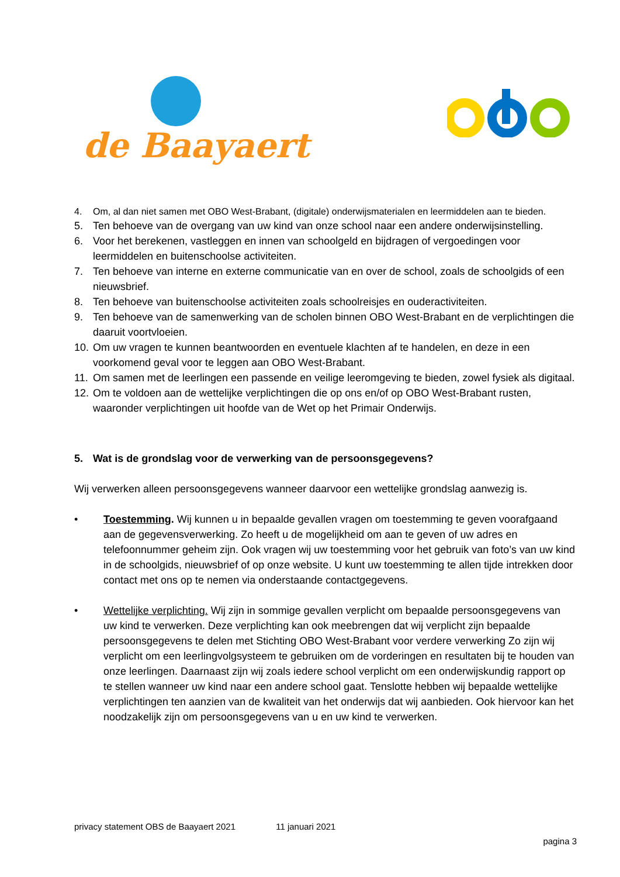de Baayaert
4. Om, al dan niet samen met OBO West-Brabant, (digitale) onderwijsmaterialen en leermiddelen aan te bieden.
5. Ten behoeve van de overgang van uw kind van onze school naar een andere onderwijsinstelling.
6. Voor het berekenen, vastleggen en innen van schoolgeld en bijdragen of vergoedingen voor leermiddelen en buitenschoolse activiteiten.
7. Ten behoeve van interne en externe communicatie van en over de school, zoals de schoolgids of een nieuwsbrief.
8. Ten behoeve van buitenschoolse activiteiten zoals schoolreisjes en ouderactiviteiten.
9. Ten behoeve van de samenwerking van de scholen binnen OBO West-Brabant en de verplichtingen die daaruit voortvloeien.
10. Om uw vragen te kunnen beantwoorden en eventuele klachten af te handelen, en deze in een voorkomend geval voor te leggen aan OBO West-Brabant.
11. Om samen met de leerlingen een passende en veilige leeromgeving te bieden, zowel fysiek als digitaal.
12. Om te voldoen aan de wettelijke verplichtingen die op ons en/of op OBO West-Brabant rusten, waaronder verplichtingen uit hoofde van de Wet op het Primair Onderwijs.
5. Wat is de grondslag voor de verwerking van de persoonsgegevens?
Wij verwerken alleen persoonsgegevens wanneer daarvoor een wettelijke grondslag aanwezig is.
• Toestemming. Wij kunnen u in bepaalde gevallen vragen om toestemming te geven voorafgaand aan de gegevensverwerking. Zo heeft u de mogelijkheid om aan te geven of uw adres en telefoonnummer geheim zijn. Ook vragen wij uw toestemming voor het gebruik van foto’s van uw kind in de schoolgids, nieuwsbrief of op onze website. U kunt uw toestemming te allen tijde intrekken door contact met ons op te nemen via onderstaande contactgegevens.
• Wettelijke verplichting. Wij zijn in sommige gevallen verplicht om bepaalde persoonsgegevens van uw kind te verwerken. Deze verplichting kan ook meebrengen dat wij verplicht zijn bepaalde persoonsgegevens te delen met Stichting OBO West-Brabant voor verdere verwerking Zo zijn wij verplicht om een leerlingvolgsysteem te gebruiken om de vorderingen en resultaten bij te houden van onze leerlingen. Daarnaast zijn wij zoals iedere school verplicht om een onderwijskundig rapport op te stellen wanneer uw kind naar een andere school gaat. Tenslotte hebben wij bepaalde wettelijke verplichtingen ten aanzien van de kwaliteit van het onderwijs dat wij aanbieden. Ook hiervoor kan het noodzakelijk zijn om persoonsgegevens van u en uw kind te verwerken.
privacy statement OBS de Baayaert 2021 11 januari 2021
pagina 3